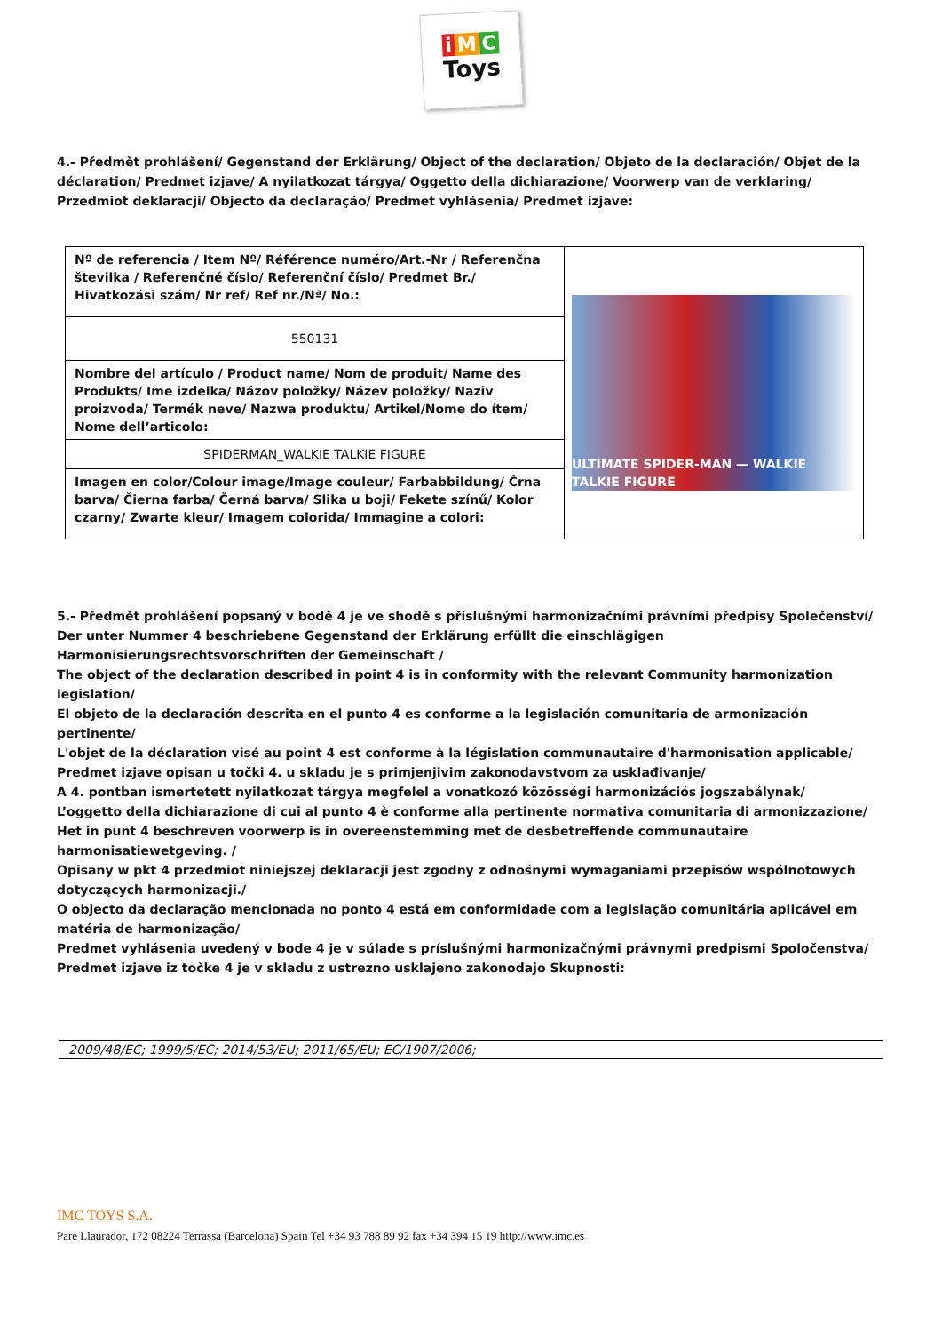i M C
Toys
4.- Předmět prohlášení/ Gegenstand der Erklärung/ Object of the declaration/ Objeto de la declaración/ Objet de la déclaration/ Predmet izjave/ A nyilatkozat tárgya/ Oggetto della dichiarazione/ Voorwerp van de verklaring/ Przedmiot deklaracji/ Objecto da declaração/ Predmet vyhlásenia/ Predmet izjave:
| Nº de referencia / Item Nº/ Référence numéro/Art.-Nr / Referenčna številka / Referenčné číslo/ Referenční číslo/ Predmet Br./ Hivatkozási szám/ Nr ref/ Ref nr./Nª/ No.: | ULTIMATE SPIDER-MAN — WALKIE TALKIE FIGURE |
| 550131 | |
| Nombre del artículo / Product name/ Nom de produit/ Name des Produkts/ Ime izdelka/ Názov položky/ Název položky/ Naziv proizvoda/ Termék neve/ Nazwa produktu/ Artikel/Nome do ítem/ Nome dell’articolo: | |
| SPIDERMAN_WALKIE TALKIE FIGURE | |
| Imagen en color/Colour image/Image couleur/ Farbabbildung/ Črna barva/ Čierna farba/ Černá barva/ Slika u boji/ Fekete színű/ Kolor czarny/ Zwarte kleur/ Imagem colorida/ Immagine a colori: | |
5.- Předmět prohlášení popsaný v bodě 4 je ve shodě s příslušnými harmonizačními právními předpisy Společenství/
Der unter Nummer 4 beschriebene Gegenstand der Erklärung erfüllt die einschlägigen Harmonisierungsrechtsvorschriften der Gemeinschaft /
The object of the declaration described in point 4 is in conformity with the relevant Community harmonization legislation/
El objeto de la declaración descrita en el punto 4 es conforme a la legislación comunitaria de armonización pertinente/
L'objet de la déclaration visé au point 4 est conforme à la législation communautaire d'harmonisation applicable/
Predmet izjave opisan u točki 4. u skladu je s primjenjivim zakonodavstvom za usklađivanje/
A 4. pontban ismertetett nyilatkozat tárgya megfelel a vonatkozó közösségi harmonizációs jogszabálynak/
L’oggetto della dichiarazione di cui al punto 4 è conforme alla pertinente normativa comunitaria di armonizzazione/
Het in punt 4 beschreven voorwerp is in overeenstemming met de desbetreffende communautaire harmonisatiewetgeving. /
Opisany w pkt 4 przedmiot niniejszej deklaracji jest zgodny z odnośnymi wymaganiami przepisów wspólnotowych dotyczących harmonizacji./
O objecto da declaração mencionada no ponto 4 está em conformidade com a legislação comunitária aplicável em matéria de harmonização/
Predmet vyhlásenia uvedený v bode 4 je v súlade s príslušnými harmonizačnými právnymi predpismi Spoločenstva/
Predmet izjave iz točke 4 je v skladu z ustrezno usklajeno zakonodajo Skupnosti:
2009/48/EC; 1999/5/EC; 2014/53/EU; 2011/65/EU; EC/1907/2006;
IMC TOYS S.A.
Pare Llaurador, 172 08224 Terrassa (Barcelona) Spain Tel +34 93 788 89 92 fax +34 394 15 19 http://www.imc.es